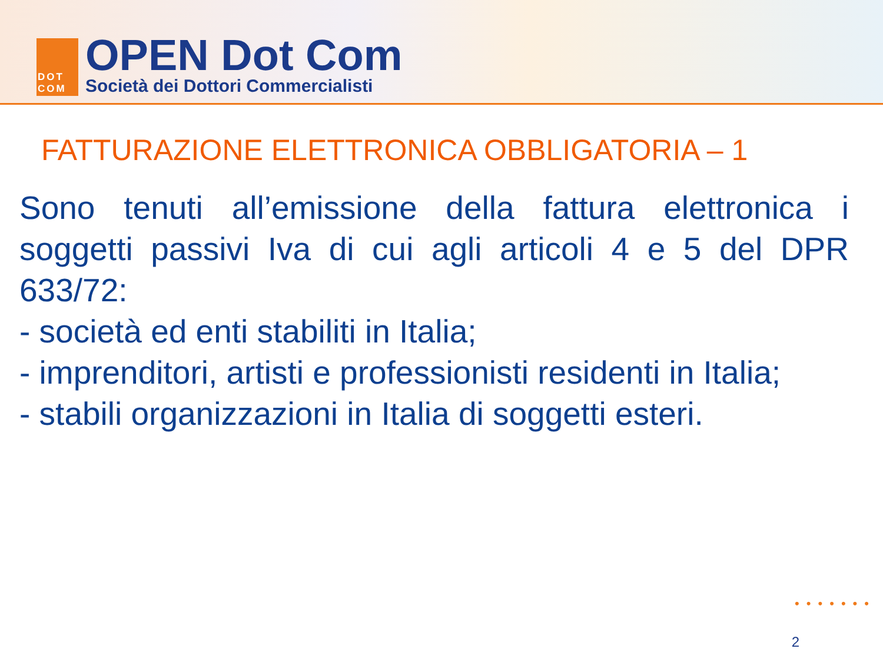DOT
COM
OPEN Dot Com
Società dei Dottori Commercialisti
FATTURAZIONE ELETTRONICA OBBLIGATORIA – 1
Sono tenuti all’emissione della fattura elettronica i soggetti passivi Iva di cui agli articoli 4 e 5 del DPR 633/72:
- società ed enti stabiliti in Italia;
- imprenditori, artisti e professionisti residenti in Italia;
- stabili organizzazioni in Italia di soggetti esteri.
•••••••
2